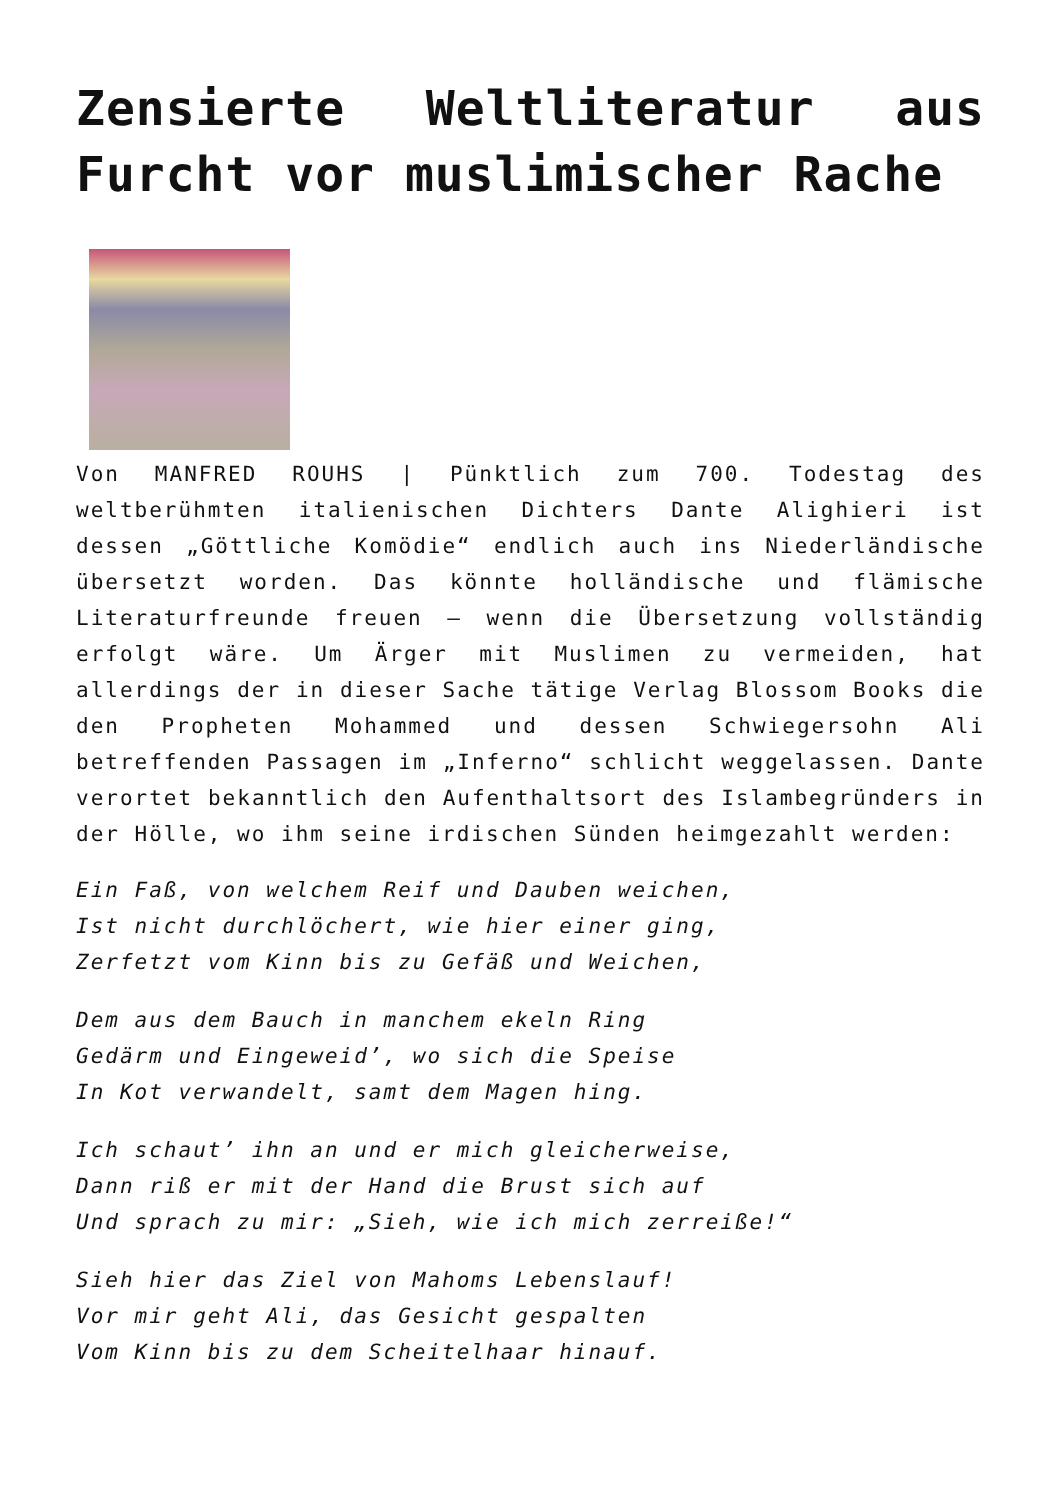Zensierte Weltliteratur aus Furcht vor muslimischer Rache
Von MANFRED ROUHS | Pünktlich zum 700. Todestag des weltberühmten italienischen Dichters Dante Alighieri ist dessen „Göttliche Komödie“ endlich auch ins Niederländische übersetzt worden. Das könnte holländische und flämische Literaturfreunde freuen – wenn die Übersetzung vollständig erfolgt wäre. Um Ärger mit Muslimen zu vermeiden, hat allerdings der in dieser Sache tätige Verlag Blossom Books die den Propheten Mohammed und dessen Schwiegersohn Ali betreffenden Passagen im „Inferno“ schlicht weggelassen. Dante verortet bekanntlich den Aufenthaltsort des Islambegründers in der Hölle, wo ihm seine irdischen Sünden heimgezahlt werden:
Ein Faß, von welchem Reif und Dauben weichen,
Ist nicht durchlöchert, wie hier einer ging,
Zerfetzt vom Kinn bis zu Gefäß und Weichen,
Dem aus dem Bauch in manchem ekeln Ring
Gedärm und Eingeweid’, wo sich die Speise
In Kot verwandelt, samt dem Magen hing.
Ich schaut’ ihn an und er mich gleicherweise,
Dann riß er mit der Hand die Brust sich auf
Und sprach zu mir: „Sieh, wie ich mich zerreiße!“
Sieh hier das Ziel von Mahoms Lebenslauf!
Vor mir geht Ali, das Gesicht gespalten
Vom Kinn bis zu dem Scheitelhaar hinauf.